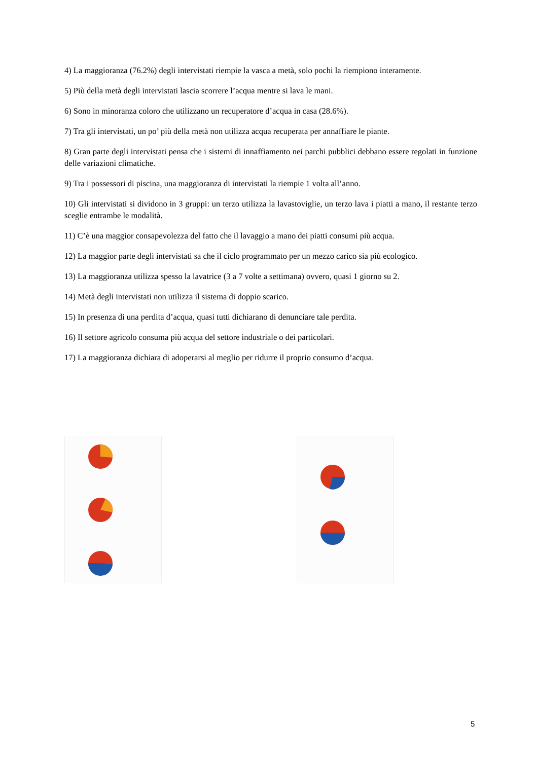4) La maggioranza (76.2%) degli intervistati riempie la vasca a metà, solo pochi la riempiono interamente.
5) Più della metà degli intervistati lascia scorrere l’acqua mentre si lava le mani.
6) Sono in minoranza coloro che utilizzano un recuperatore d’acqua in casa (28.6%).
7) Tra gli intervistati, un po’ più della metà non utilizza acqua recuperata per annaffiare le piante.
8) Gran parte degli intervistati pensa che i sistemi di innaffiamento nei parchi pubblici debbano essere regolati in funzione delle variazioni climatiche.
9) Tra i possessori di piscina, una maggioranza di intervistati la riempie 1 volta all’anno.
10) Gli intervistati si dividono in 3 gruppi: un terzo utilizza la lavastoviglie, un terzo lava i piatti a mano, il restante terzo sceglie entrambe le modalità.
11) C’è una maggior consapevolezza del fatto che il lavaggio a mano dei piatti consumi più acqua.
12) La maggior parte degli intervistati sa che il ciclo programmato per un mezzo carico sia più ecologico.
13) La maggioranza utilizza spesso la lavatrice (3 a 7 volte a settimana) ovvero, quasi 1 giorno su 2.
14) Metà degli intervistati non utilizza il sistema di doppio scarico.
15) In presenza di una perdita d’acqua, quasi tutti dichiarano di denunciare tale perdita.
16) Il settore agricolo consuma più acqua del settore industriale o dei particolari.
17) La maggioranza dichiara di adoperarsi al meglio per ridurre il proprio consumo d’acqua.
5